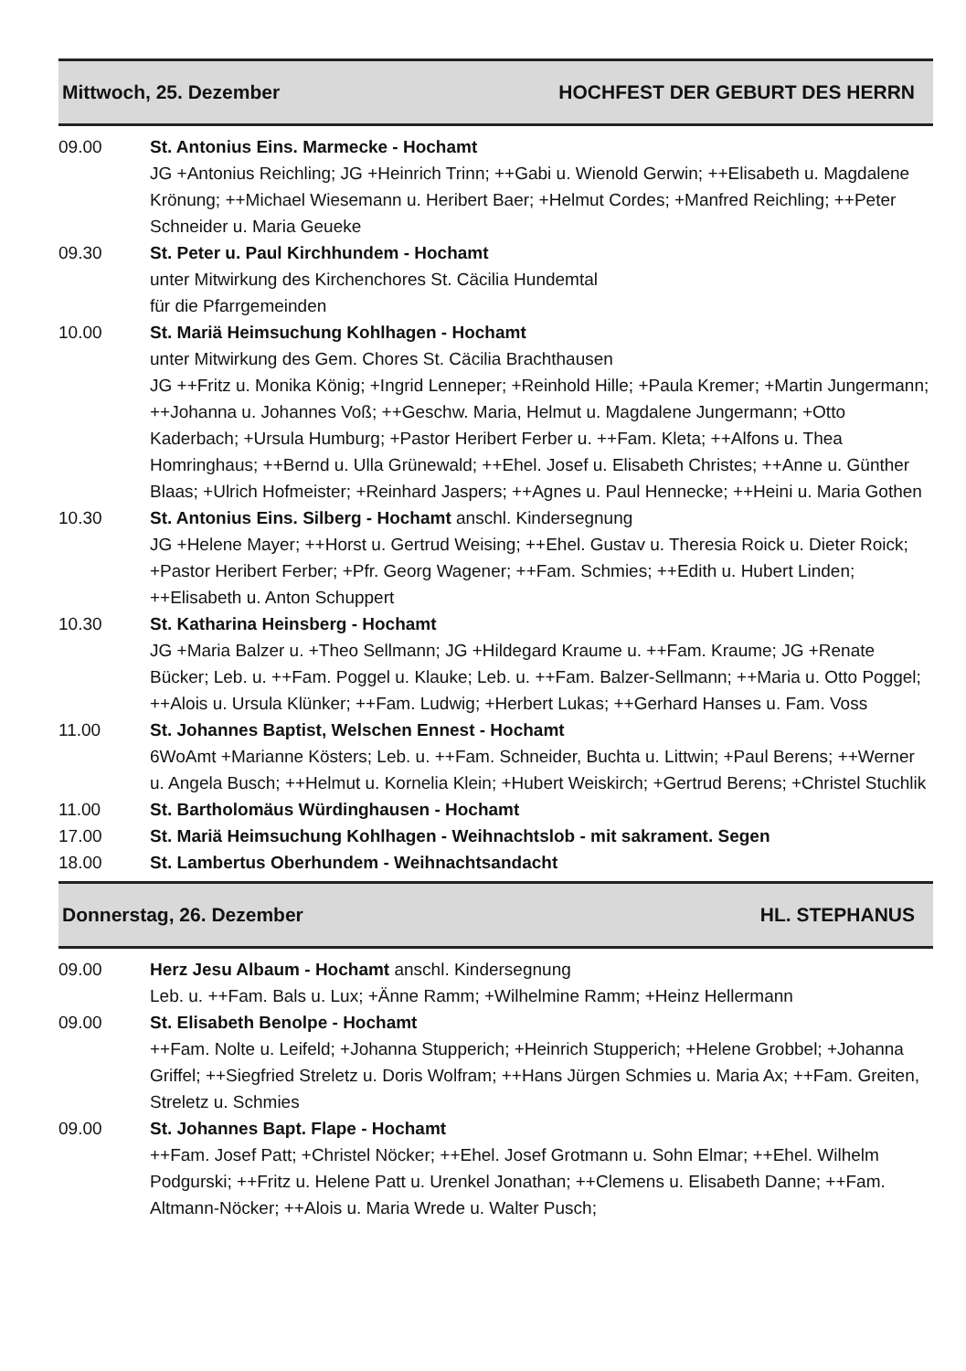Mittwoch, 25. Dezember HOCHFEST DER GEBURT DES HERRN
09.00 St. Antonius Eins. Marmecke - Hochamt
JG +Antonius Reichling; JG +Heinrich Trinn; ++Gabi u. Wienold Gerwin; ++Elisabeth u. Magdalene Krönung; ++Michael Wiesemann u. Heribert Baer; +Helmut Cordes; +Manfred Reichling; ++Peter Schneider u. Maria Geueke
09.30 St. Peter u. Paul Kirchhundem - Hochamt
unter Mitwirkung des Kirchenchores St. Cäcilia Hundemtal
für die Pfarrgemeinden
10.00 St. Mariä Heimsuchung Kohlhagen - Hochamt
unter Mitwirkung des Gem. Chores St. Cäcilia Brachthausen
JG ++Fritz u. Monika König; +Ingrid Lenneper; +Reinhold Hille; +Paula Kremer; +Martin Jungermann; ++Johanna u. Johannes Voß; ++Geschw. Maria, Helmut u. Magdalene Jungermann; +Otto Kaderbach; +Ursula Humburg; +Pastor Heribert Ferber u. ++Fam. Kleta; ++Alfons u. Thea Homringhaus; ++Bernd u. Ulla Grünewald; ++Ehel. Josef u. Elisabeth Christes; ++Anne u. Günther Blaas; +Ulrich Hofmeister; +Reinhard Jaspers; ++Agnes u. Paul Hennecke; ++Heini u. Maria Gothen
10.30 St. Antonius Eins. Silberg - Hochamt anschl. Kindersegnung
JG +Helene Mayer; ++Horst u. Gertrud Weising; ++Ehel. Gustav u. Theresia Roick u. Dieter Roick; +Pastor Heribert Ferber; +Pfr. Georg Wagener; ++Fam. Schmies; ++Edith u. Hubert Linden; ++Elisabeth u. Anton Schuppert
10.30 St. Katharina Heinsberg - Hochamt
JG +Maria Balzer u. +Theo Sellmann; JG +Hildegard Kraume u. ++Fam. Kraume; JG +Renate Bücker; Leb. u. ++Fam. Poggel u. Klauke; Leb. u. ++Fam. Balzer-Sellmann; ++Maria u. Otto Poggel; ++Alois u. Ursula Klünker; ++Fam. Ludwig; +Herbert Lukas; ++Gerhard Hanses u. Fam. Voss
11.00 St. Johannes Baptist, Welschen Ennest - Hochamt
6WoAmt +Marianne Kösters; Leb. u. ++Fam. Schneider, Buchta u. Littwin; +Paul Berens; ++Werner u. Angela Busch; ++Helmut u. Kornelia Klein; +Hubert Weiskirch; +Gertrud Berens; +Christel Stuchlik
11.00 St. Bartholomäus Würdinghausen - Hochamt
17.00 St. Mariä Heimsuchung Kohlhagen - Weihnachtslob - mit sakrament. Segen
18.00 St. Lambertus Oberhundem - Weihnachtsandacht
Donnerstag, 26. Dezember HL. STEPHANUS
09.00 Herz Jesu Albaum - Hochamt anschl. Kindersegnung
Leb. u. ++Fam. Bals u. Lux; +Änne Ramm; +Wilhelmine Ramm; +Heinz Hellermann
09.00 St. Elisabeth Benolpe - Hochamt
++Fam. Nolte u. Leifeld; +Johanna Stupperich; +Heinrich Stupperich; +Helene Grobbel; +Johanna Griffel; ++Siegfried Streletz u. Doris Wolfram; ++Hans Jürgen Schmies u. Maria Ax; ++Fam. Greiten, Streletz u. Schmies
09.00 St. Johannes Bapt. Flape - Hochamt
++Fam. Josef Patt; +Christel Nöcker; ++Ehel. Josef Grotmann u. Sohn Elmar; ++Ehel. Wilhelm Podgurski; ++Fritz u. Helene Patt u. Urenkel Jonathan; ++Clemens u. Elisabeth Danne; ++Fam. Altmann-Nöcker; ++Alois u. Maria Wrede u. Walter Pusch;